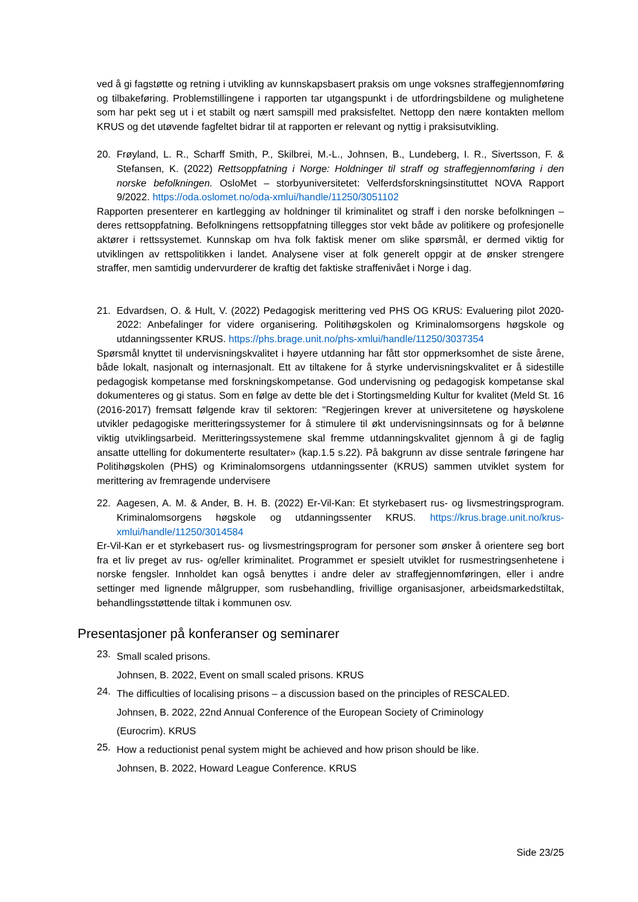ved å gi fagstøtte og retning i utvikling av kunnskapsbasert praksis om unge voksnes straffegjennomføring og tilbakeføring. Problemstillingene i rapporten tar utgangspunkt i de utfordringsbildene og mulighetene som har pekt seg ut i et stabilt og nært samspill med praksisfeltet. Nettopp den nære kontakten mellom KRUS og det utøvende fagfeltet bidrar til at rapporten er relevant og nyttig i praksisutvikling.
20. Frøyland, L. R., Scharff Smith, P., Skilbrei, M.-L., Johnsen, B., Lundeberg, I. R., Sivertsson, F. & Stefansen, K. (2022) Rettsoppfatning i Norge: Holdninger til straff og straffegjennomføring i den norske befolkningen. OsloMet – storbyuniversitetet: Velferdsforskningsinstituttet NOVA Rapport 9/2022. https://oda.oslomet.no/oda-xmlui/handle/11250/3051102
Rapporten presenterer en kartlegging av holdninger til kriminalitet og straff i den norske befolkningen – deres rettsoppfatning. Befolkningens rettsoppfatning tillegges stor vekt både av politikere og profesjonelle aktører i rettssystemet. Kunnskap om hva folk faktisk mener om slike spørsmål, er dermed viktig for utviklingen av rettspolitikken i landet. Analysene viser at folk generelt oppgir at de ønsker strengere straffer, men samtidig undervurderer de kraftig det faktiske straffenivået i Norge i dag.
21. Edvardsen, O. & Hult, V. (2022) Pedagogisk merittering ved PHS OG KRUS: Evaluering pilot 2020-2022: Anbefalinger for videre organisering. Politihøgskolen og Kriminalomsorgens høgskole og utdanningssenter KRUS. https://phs.brage.unit.no/phs-xmlui/handle/11250/3037354
Spørsmål knyttet til undervisningskvalitet i høyere utdanning har fått stor oppmerksomhet de siste årene, både lokalt, nasjonalt og internasjonalt. Ett av tiltakene for å styrke undervisningskvalitet er å sidestille pedagogisk kompetanse med forskningskompetanse. God undervisning og pedagogisk kompetanse skal dokumenteres og gi status. Som en følge av dette ble det i Stortingsmelding Kultur for kvalitet (Meld St. 16 (2016-2017) fremsatt følgende krav til sektoren: "Regjeringen krever at universitetene og høyskolene utvikler pedagogiske meritteringssystemer for å stimulere til økt undervisningsinnsats og for å belønne viktig utviklingsarbeid. Meritteringssystemene skal fremme utdanningskvalitet gjennom å gi de faglig ansatte uttelling for dokumenterte resultater» (kap.1.5 s.22). På bakgrunn av disse sentrale føringene har Politihøgskolen (PHS) og Kriminalomsorgens utdanningssenter (KRUS) sammen utviklet system for merittering av fremragende undervisere
22. Aagesen, A. M. & Ander, B. H. B. (2022) Er-Vil-Kan: Et styrkebasert rus- og livsmestringsprogram. Kriminalomsorgens høgskole og utdanningssenter KRUS. https://krus.brage.unit.no/krus-xmlui/handle/11250/3014584
Er-Vil-Kan er et styrkebasert rus- og livsmestringsprogram for personer som ønsker å orientere seg bort fra et liv preget av rus- og/eller kriminalitet. Programmet er spesielt utviklet for rusmestringsenhetene i norske fengsler. Innholdet kan også benyttes i andre deler av straffegjennomføringen, eller i andre settinger med lignende målgrupper, som rusbehandling, frivillige organisasjoner, arbeidsmarkedstiltak, behandlingsstøttende tiltak i kommunen osv.
Presentasjoner på konferanser og seminarer
23. Small scaled prisons.
Johnsen, B. 2022, Event on small scaled prisons. KRUS
24. The difficulties of localising prisons – a discussion based on the principles of RESCALED.
Johnsen, B. 2022, 22nd Annual Conference of the European Society of Criminology
(Eurocrim). KRUS
25. How a reductionist penal system might be achieved and how prison should be like.
Johnsen, B. 2022, Howard League Conference. KRUS
Side 23/25